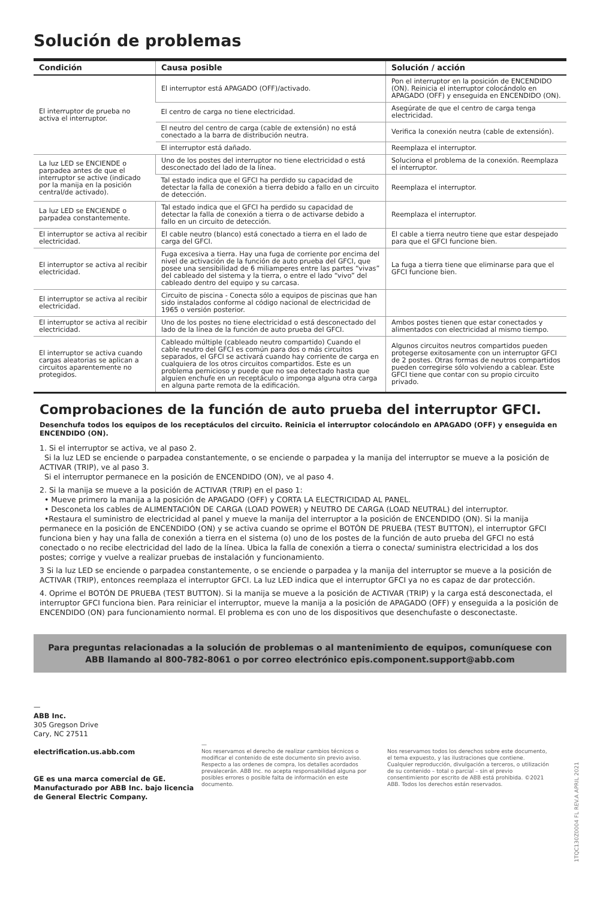Solución de problemas
| Condición | Causa posible | Solución / acción |
| --- | --- | --- |
| El interruptor de prueba no activa el interruptor. | El interruptor está APAGADO (OFF)/activado. | Pon el interruptor en la posición de ENCENDIDO (ON). Reinicia el interruptor colocándolo en APAGADO (OFF) y enseguida en ENCENDIDO (ON). |
| | El centro de carga no tiene electricidad. | Asegúrate de que el centro de carga tenga electricidad. |
| | El neutro del centro de carga (cable de extensión) no está conectado a la barra de distribución neutra. | Verifica la conexión neutra (cable de extensión). |
| | El interruptor está dañado. | Reemplaza el interruptor. |
| La luz LED se ENCIENDE o parpadea antes de que el interruptor se active (indicado por la manija en la posición central/de activado). | Uno de los postes del interruptor no tiene electricidad o está desconectado del lado de la línea. | Soluciona el problema de la conexión. Reemplaza el interruptor. |
| | Tal estado indica que el GFCI ha perdido su capacidad de detectar la falla de conexión a tierra debido a fallo en un circuito de detección. | Reemplaza el interruptor. |
| La luz LED se ENCIENDE o parpadea constantemente. | Tal estado indica que el GFCI ha perdido su capacidad de detectar la falla de conexión a tierra o de activarse debido a fallo en un circuito de detección. | Reemplaza el interruptor. |
| El interruptor se activa al recibir electricidad. | El cable neutro (blanco) está conectado a tierra en el lado de carga del GFCI. | El cable a tierra neutro tiene que estar despejado para que el GFCI funcione bien. |
| El interruptor se activa al recibir electricidad. | Fuga excesiva a tierra. Hay una fuga de corriente por encima del nivel de activación de la función de auto prueba del GFCI, que posee una sensibilidad de 6 miliamperes entre las partes “vivas” del cableado del sistema y la tierra, o entre el lado “vivo” del cableado dentro del equipo y su carcasa. | La fuga a tierra tiene que eliminarse para que el GFCI funcione bien. |
| El interruptor se activa al recibir electricidad. | Circuito de piscina - Conecta sólo a equipos de piscinas que han sido instalados conforme al código nacional de electricidad de 1965 o versión posterior. | |
| El interruptor se activa al recibir electricidad. | Uno de los postes no tiene electricidad o está desconectado del lado de la línea de la función de auto prueba del GFCI. | Ambos postes tienen que estar conectados y alimentados con electricidad al mismo tiempo. |
| El interruptor se activa cuando cargas aleatorias se aplican a circuitos aparentemente no protegidos. | Cableado múltiple (cableado neutro compartido) Cuando el cable neutro del GFCI es común para dos o más circuitos separados, el GFCI se activará cuando hay corriente de carga en cualquiera de los otros circuitos compartidos. Este es un problema pernicioso y puede que no sea detectado hasta que alguien enchufe en un receptáculo o imponga alguna otra carga en alguna parte remota de la edificación. | Algunos circuitos neutros compartidos pueden protegerse exitosamente con un interruptor GFCI de 2 postes. Otras formas de neutros compartidos pueden corregirse sólo volviendo a cablear. Este GFCI tiene que contar con su propio circuito privado. |
Comprobaciones de la función de auto prueba del interruptor GFCI.
Desenchufa todos los equipos de los receptáculos del circuito. Reinicia el interruptor colocándolo en APAGADO (OFF) y enseguida en ENCENDIDO (ON).
1. Si el interruptor se activa, ve al paso 2.
Si la luz LED se enciende o parpadea constantemente, o se enciende o parpadea y la manija del interruptor se mueve a la posición de ACTIVAR (TRIP), ve al paso 3.
Si el interruptor permanece en la posición de ENCENDIDO (ON), ve al paso 4.
2. Si la manija se mueve a la posición de ACTIVAR (TRIP) en el paso 1:
• Mueve primero la manija a la posición de APAGADO (OFF) y CORTA LA ELECTRICIDAD AL PANEL.
• Desconeta los cables de ALIMENTACIÓN DE CARGA (LOAD POWER) y NEUTRO DE CARGA (LOAD NEUTRAL) del interruptor.
•Restaura el suministro de electricidad al panel y mueve la manija del interruptor a la posición de ENCENDIDO (ON). Si la manija permanece en la posición de ENCENDIDO (ON) y se activa cuando se oprime el BOTÓN DE PRUEBA (TEST BUTTON), el interruptor GFCI funciona bien y hay una falla de conexión a tierra en el sistema (o) uno de los postes de la función de auto prueba del GFCI no está conectado o no recibe electricidad del lado de la línea. Ubica la falla de conexión a tierra o conecta/ suministra electricidad a los dos postes; corrige y vuelve a realizar pruebas de instalación y funcionamiento.
3 Si la luz LED se enciende o parpadea constantemente, o se enciende o parpadea y la manija del interruptor se mueve a la posición de ACTIVAR (TRIP), entonces reemplaza el interruptor GFCI. La luz LED indica que el interruptor GFCI ya no es capaz de dar protección.
4. Oprime el BOTÓN DE PRUEBA (TEST BUTTON). Si la manija se mueve a la posición de ACTIVAR (TRIP) y la carga está desconectada, el interruptor GFCI funciona bien. Para reiniciar el interruptor, mueve la manija a la posición de APAGADO (OFF) y enseguida a la posición de ENCENDIDO (ON) para funcionamiento normal. El problema es con uno de los dispositivos que desenchufaste o desconectaste.
Para preguntas relacionadas a la solución de problemas o al mantenimiento de equipos, comuníquese con ABB llamando al 800-782-8061 o por correo electrónico epis.component.support@abb.com
—
ABB Inc.
305 Gregson Drive
Cary, NC 27511
electrification.us.abb.com
GE es una marca comercial de GE. Manufacturado por ABB Inc. bajo licencia de General Electric Company.
—
Nos reservamos el derecho de realizar cambios técnicos o modificar el contenido de este documento sin previo aviso. Respecto a las ordenes de compra, los detalles acordados prevalecerán. ABB Inc. no acepta responsabilidad alguna por posibles errores o posible falta de información en este documento.
Nos reservamos todos los derechos sobre este documento, el tema expuesto, y las ilustraciones que contiene. Cualquier reproducción, divulgación a terceros, o utilización de su contenido – total o parcial – sin el previo consentimiento por escrito de ABB está prohibida. ©2021 ABB. Todos los derechos están reservados.
1TQC130Z0004 FL REV.A APRIL 2021